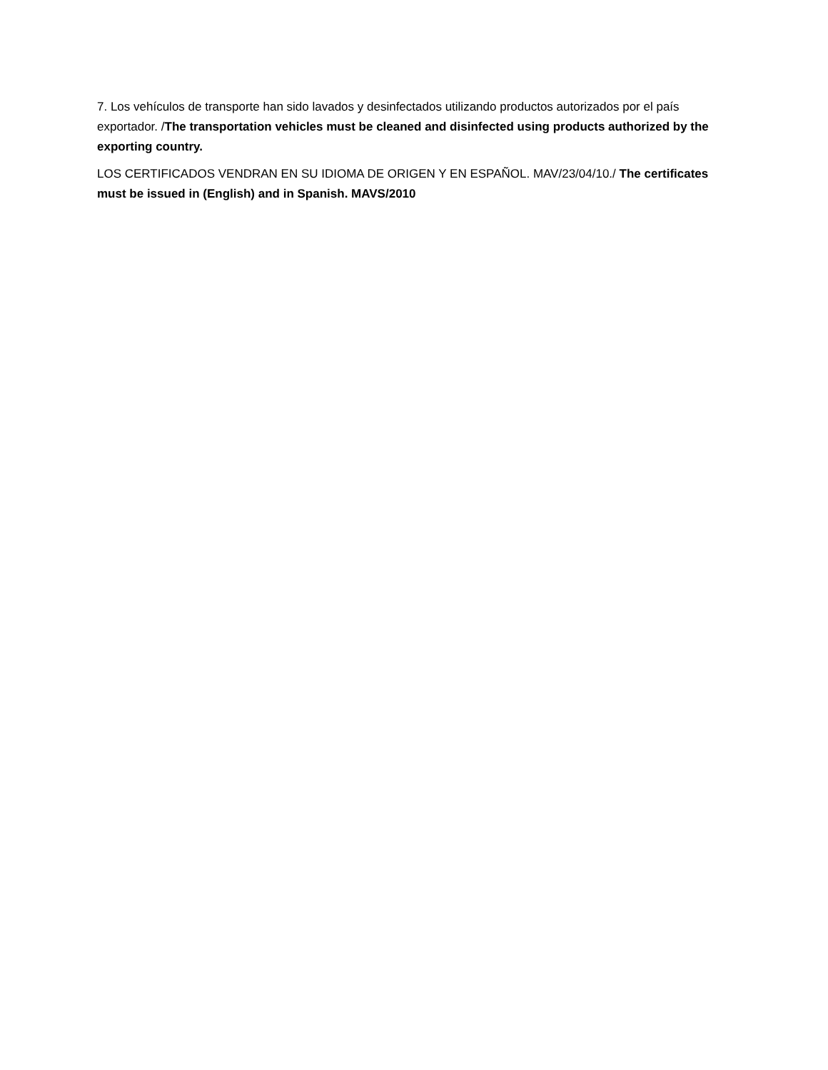7. Los vehículos de transporte han sido lavados y desinfectados utilizando productos autorizados por el país exportador. /The transportation vehicles must be cleaned and disinfected using products authorized by the exporting country.
LOS CERTIFICADOS VENDRAN EN SU IDIOMA DE ORIGEN Y EN ESPAÑOL. MAV/23/04/10./ The certificates must be issued in (English) and in Spanish. MAVS/2010